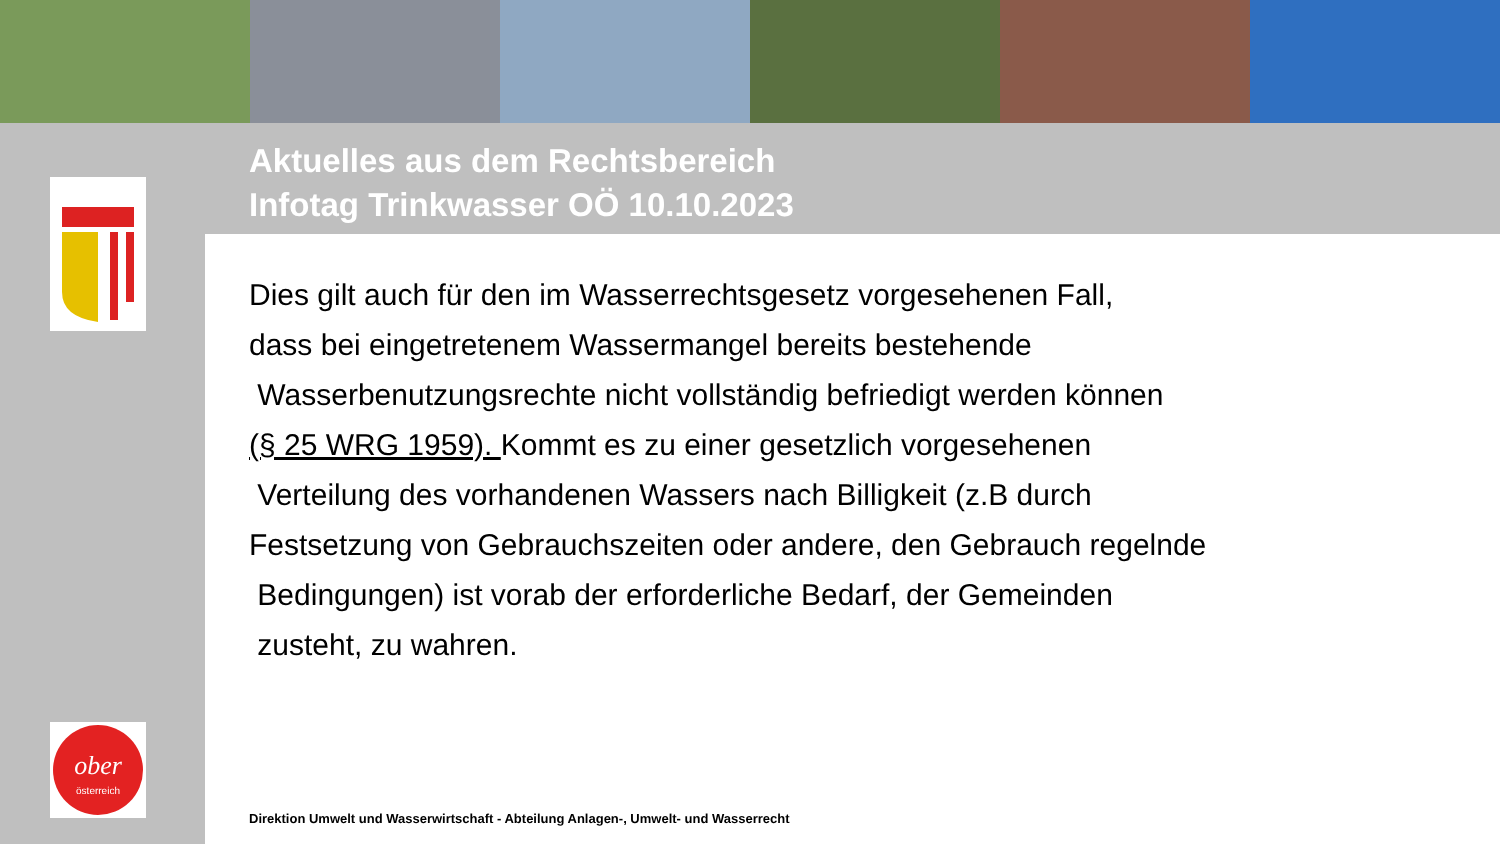Aktuelles aus dem Rechtsbereich
Infotag Trinkwasser OÖ 10.10.2023
ober
österreich
Dies gilt auch für den im Wasserrechtsgesetz vorgesehenen Fall,
dass bei eingetretenem Wassermangel bereits bestehende
Wasserbenutzungsrechte nicht vollständig befriedigt werden können
(§ 25 WRG 1959). Kommt es zu einer gesetzlich vorgesehenen
Verteilung des vorhandenen Wassers nach Billigkeit (z.B durch
Festsetzung von Gebrauchszeiten oder andere, den Gebrauch regelnde
Bedingungen) ist vorab der erforderliche Bedarf, der Gemeinden
zusteht, zu wahren.
Direktion Umwelt und Wasserwirtschaft - Abteilung Anlagen-, Umwelt- und Wasserrecht